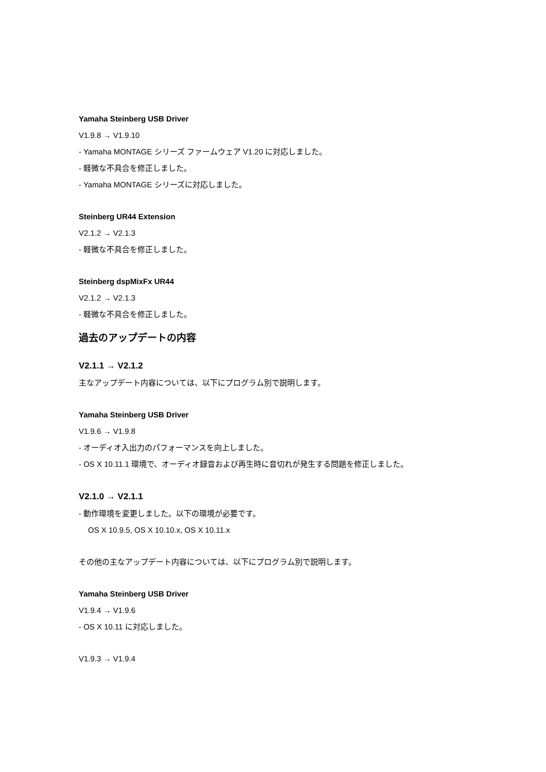Yamaha Steinberg USB Driver
V1.9.8 → V1.9.10
- Yamaha MONTAGE シリーズ ファームウェア V1.20 に対応しました。
- 軽微な不具合を修正しました。
- Yamaha MONTAGE シリーズに対応しました。
Steinberg UR44 Extension
V2.1.2 → V2.1.3
- 軽微な不具合を修正しました。
Steinberg dspMixFx UR44
V2.1.2 → V2.1.3
- 軽微な不具合を修正しました。
過去のアップデートの内容
V2.1.1 → V2.1.2
主なアップデート内容については、以下にプログラム別で説明します。
Yamaha Steinberg USB Driver
V1.9.6 → V1.9.8
- オーディオ入出力のパフォーマンスを向上しました。
- OS X 10.11.1 環境で、オーディオ録音および再生時に音切れが発生する問題を修正しました。
V2.1.0 → V2.1.1
- 動作環境を変更しました。以下の環境が必要です。
OS X 10.9.5, OS X 10.10.x, OS X 10.11.x
その他の主なアップデート内容については、以下にプログラム別で説明します。
Yamaha Steinberg USB Driver
V1.9.4 → V1.9.6
- OS X 10.11 に対応しました。
V1.9.3 → V1.9.4